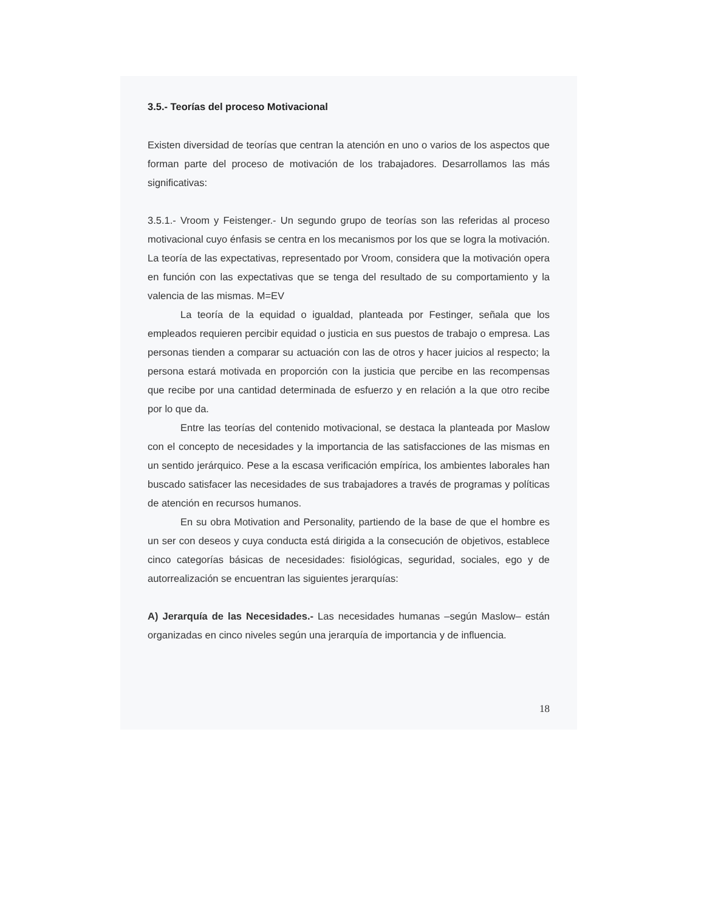3.5.- Teorías del proceso Motivacional
Existen diversidad de teorías que centran la atención en uno o varios de los aspectos que forman parte del proceso de motivación de los trabajadores. Desarrollamos las más significativas:
3.5.1.- Vroom y Feistenger.- Un segundo grupo de teorías son las referidas al proceso motivacional cuyo énfasis se centra en los mecanismos por los que se logra la motivación. La teoría de las expectativas, representado por Vroom, considera que la motivación opera en función con las expectativas que se tenga del resultado de su comportamiento y la valencia de las mismas. M=EV
La teoría de la equidad o igualdad, planteada por Festinger, señala que los empleados requieren percibir equidad o justicia en sus puestos de trabajo o empresa. Las personas tienden a comparar su actuación con las de otros y hacer juicios al respecto; la persona estará motivada en proporción con la justicia que percibe en las recompensas que recibe por una cantidad determinada de esfuerzo y en relación a la que otro recibe por lo que da.
Entre las teorías del contenido motivacional, se destaca la planteada por Maslow con el concepto de necesidades y la importancia de las satisfacciones de las mismas en un sentido jerárquico. Pese a la escasa verificación empírica, los ambientes laborales han buscado satisfacer las necesidades de sus trabajadores a través de programas y políticas de atención en recursos humanos.
En su obra Motivation and Personality, partiendo de la base de que el hombre es un ser con deseos y cuya conducta está dirigida a la consecución de objetivos, establece cinco categorías básicas de necesidades: fisiológicas, seguridad, sociales, ego y de autorrealización se encuentran las siguientes jerarquías:
A) Jerarquía de las Necesidades.- Las necesidades humanas –según Maslow– están organizadas en cinco niveles según una jerarquía de importancia y de influencia.
18